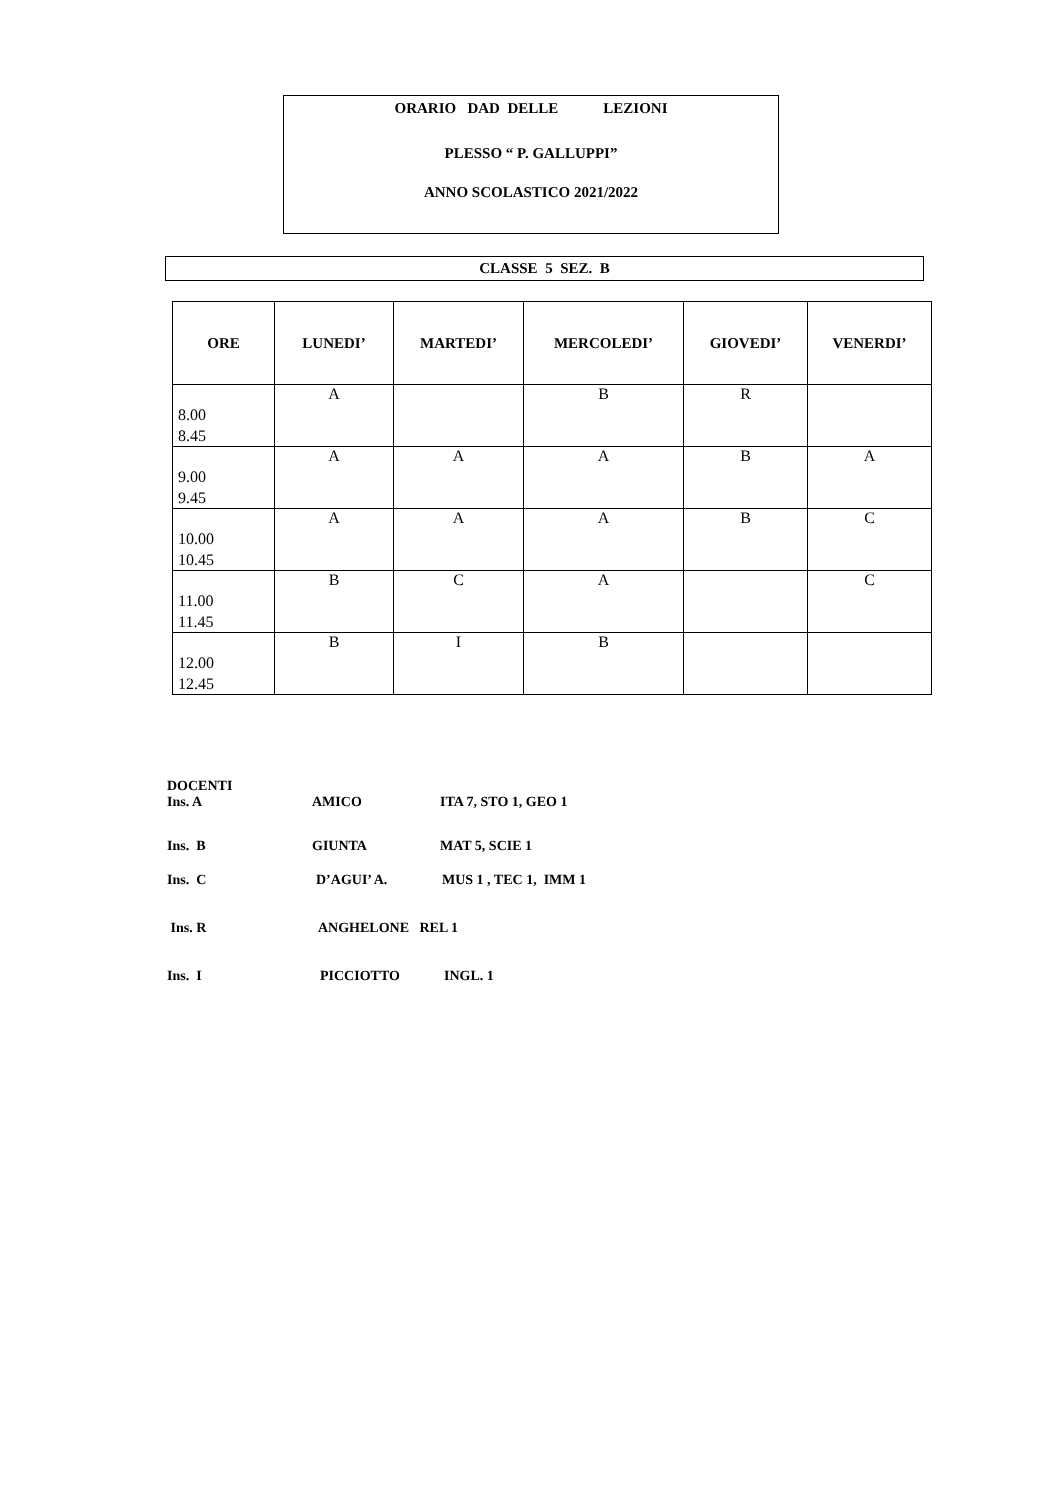ORARIO DAD DELLE LEZIONI
PLESSO “ P. GALLUPPI”
ANNO SCOLASTICO 2021/2022
CLASSE 5 SEZ. B
| ORE | LUNEDI’ | MARTEDI’ | MERCOLEDI’ | GIOVEDI’ | VENERDI’ |
| --- | --- | --- | --- | --- | --- |
| 8.00 8.45 | A | | B | R | |
| 9.00 9.45 | A | A | A | B | A |
| 10.00 10.45 | A | A | A | B | C |
| 11.00 11.45 | B | C | A | | C |
| 12.00 12.45 | B | I | B | | |
DOCENTI
Ins. A AMICO ITA 7, STO 1, GEO 1
Ins. B GIUNTA MAT 5, SCIE 1
Ins. C D’AGUI’ A. MUS 1 , TEC 1, IMM 1
Ins. R ANGHELONE REL 1
Ins. I PICCIOTTO INGL. 1